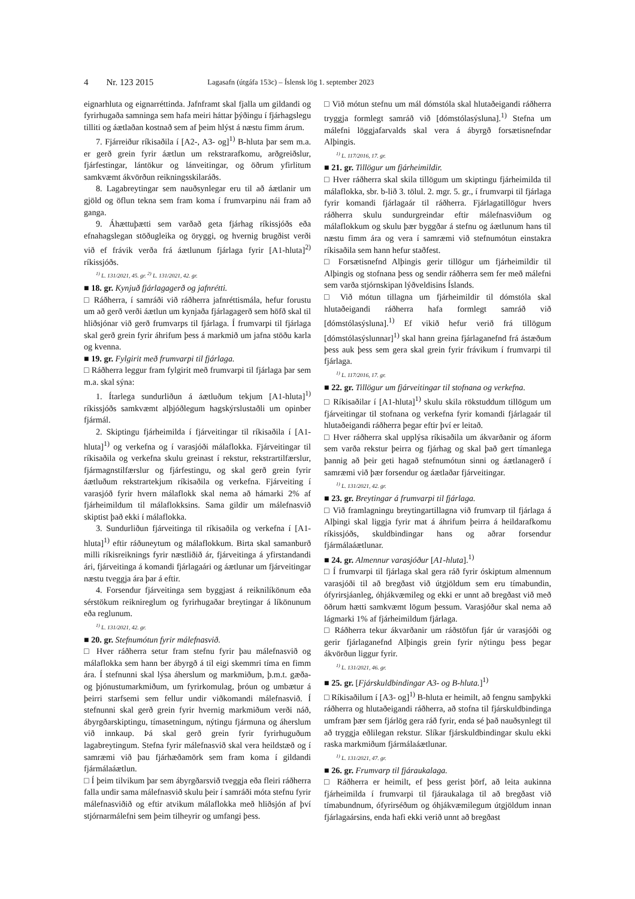4 Nr. 123 2015 Lagasafn (útgáfa 153c) – Íslensk lög 1. september 2023
eignarhluta og eignarréttinda. Jafnframt skal fjalla um gildandi og fyrirhugaða samninga sem hafa meiri háttar þýðingu í fjárhagslegu tilliti og áætlaðan kostnað sem af þeim hlýst á næstu fimm árum.
7. Fjárreiður ríkisaðila í [A2-, A3- og]<sup>1)</sup> B-hluta þar sem m.a. er gerð grein fyrir áætlun um rekstrarafkomu, arðgreiðslur, fjárfestingar, lántökur og lánveitingar, og öðrum yfirlitum samkvæmt ákvörðun reikningsskilaráðs.
8. Lagabreytingar sem nauðsynlegar eru til að áætlanir um gjöld og öflun tekna sem fram koma í frumvarpinu nái fram að ganga.
9. Áhættuþætti sem varðað geta fjárhag ríkissjóðs eða efnahagslegan stöðugleika og öryggi, og hvernig brugðist verði við ef frávik verða frá áætlunum fjárlaga fyrir [A1-hluta]<sup>2)</sup> ríkissjóðs.
<sup>1)</sup> L. 131/2021, 45. gr. <sup>2)</sup> L. 131/2021, 42. gr.
■ 18. gr. Kynjuð fjárlagagerð og jafnrétti.
□ Ráðherra, í samráði við ráðherra jafnréttismála, hefur forustu um að gerð verði áætlun um kynjaða fjárlagagerð sem höfð skal til hliðsjónar við gerð frumvarps til fjárlaga. Í frumvarpi til fjárlaga skal gerð grein fyrir áhrifum þess á markmið um jafna stöðu karla og kvenna.
■ 19. gr. Fylgirit með frumvarpi til fjárlaga.
□ Ráðherra leggur fram fylgirit með frumvarpi til fjárlaga þar sem m.a. skal sýna:
1. Ítarlega sundurliðun á áætluðum tekjum [A1-hluta]<sup>1)</sup> ríkissjóðs samkvæmt alþjóðlegum hagskýrslustaðli um opinber fjármál.
2. Skiptingu fjárheimilda í fjárveitingar til ríkisaðila í [A1-hluta]<sup>1)</sup> og verkefna og í varasjóði málaflokka. Fjárveitingar til ríkisaðila og verkefna skulu greinast í rekstur, rekstrartilfærslur, fjármagnstilfærslur og fjárfestingu, og skal gerð grein fyrir áætluðum rekstrartekjum ríkisaðila og verkefna. Fjárveiting í varasjóð fyrir hvern málaflokk skal nema að hámarki 2% af fjárheimildum til málaflokksins. Sama gildir um málefnasvið skiptist það ekki í málaflokka.
3. Sundurliðun fjárveitinga til ríkisaðila og verkefna í [A1-hluta]<sup>1)</sup> eftir ráðuneytum og málaflokkum. Birta skal samanburð milli ríkisreiknings fyrir næstliðið ár, fjárveitinga á yfirstandandi ári, fjárveitinga á komandi fjárlagaári og áætlunar um fjárveitingar næstu tveggja ára þar á eftir.
4. Forsendur fjárveitinga sem byggjast á reiknilíkönum eða sérstökum reiknireglum og fyrirhugaðar breytingar á líkönunum eða reglunum.
<sup>1)</sup> L. 131/2021, 42. gr.
■ 20. gr. Stefnumótun fyrir málefnasvið.
□ Hver ráðherra setur fram stefnu fyrir þau málefnasvið og málaflokka sem hann ber ábyrgð á til eigi skemmri tíma en fimm ára. Í stefnunni skal lýsa áherslum og markmiðum, þ.m.t. gæða- og þjónustumarkmiðum, um fyrirkomulag, þróun og umbætur á þeirri starfsemi sem fellur undir viðkomandi málefnasvið. Í stefnunni skal gerð grein fyrir hvernig markmiðum verði náð, ábyrgðarskiptingu, tímasetningum, nýtingu fjármuna og áherslum við innkaup. Þá skal gerð grein fyrir fyrirhuguðum lagabreytingum. Stefna fyrir málefnasvið skal vera heildstæð og í samræmi við þau fjárhæðamörk sem fram koma í gildandi fjármálaáætlun.
□ Í þeim tilvikum þar sem ábyrgðarsvið tveggja eða fleiri ráðherra falla undir sama málefnasvið skulu þeir í samráði móta stefnu fyrir málefnasviðið og eftir atvikum málaflokka með hliðsjón af því stjórnarmálefni sem þeim tilheyrir og umfangi þess.
□ Við mótun stefnu um mál dómstóla skal hlutaðeigandi ráðherra tryggja formlegt samráð við [dómstólasýsluna].<sup>1)</sup> Stefna um málefni löggjafarvalds skal vera á ábyrgð forsætisnefndar Alþingis.
<sup>1)</sup> L. 117/2016, 17. gr.
■ 21. gr. Tillögur um fjárheimildir.
□ Hver ráðherra skal skila tillögum um skiptingu fjárheimilda til málaflokka, sbr. b-lið 3. tölul. 2. mgr. 5. gr., í frumvarpi til fjárlaga fyrir komandi fjárlagaár til ráðherra. Fjárlagatillögur hvers ráðherra skulu sundurgreindar eftir málefnasviðum og málaflokkum og skulu þær byggðar á stefnu og áætlunum hans til næstu fimm ára og vera í samræmi við stefnumótun einstakra ríkisaðila sem hann hefur staðfest.
□ Forsætisnefnd Alþingis gerir tillögur um fjárheimildir til Alþingis og stofnana þess og sendir ráðherra sem fer með málefni sem varða stjórnskipan lýðveldisins Íslands.
□ Við mótun tillagna um fjárheimildir til dómstóla skal hlutaðeigandi ráðherra hafa formlegt samráð við [dómstólasýsluna].<sup>1)</sup> Ef vikið hefur verið frá tillögum [dómstólasýslunnar]<sup>1)</sup> skal hann greina fjárlaganefnd frá ástæðum þess auk þess sem gera skal grein fyrir frávikum í frumvarpi til fjárlaga.
<sup>1)</sup> L. 117/2016, 17. gr.
■ 22. gr. Tillögur um fjárveitingar til stofnana og verkefna.
□ Ríkisaðilar í [A1-hluta]<sup>1)</sup> skulu skila rökstuddum tillögum um fjárveitingar til stofnana og verkefna fyrir komandi fjárlagaár til hlutaðeigandi ráðherra þegar eftir því er leitað.
□ Hver ráðherra skal upplýsa ríkisaðila um ákvarðanir og áform sem varða rekstur þeirra og fjárhag og skal það gert tímanlega þannig að þeir geti hagað stefnumótun sinni og áætlanagerð í samræmi við þær forsendur og áætlaðar fjárveitingar.
<sup>1)</sup> L. 131/2021, 42. gr.
■ 23. gr. Breytingar á frumvarpi til fjárlaga.
□ Við framlagningu breytingartillagna við frumvarp til fjárlaga á Alþingi skal liggja fyrir mat á áhrifum þeirra á heildarafkomu ríkissjóðs, skuldbindingar hans og aðrar forsendur fjármálaáætlunar.
■ 24. gr. Almennur varasjóður [A1-hluta].<sup>1)</sup>
□ Í frumvarpi til fjárlaga skal gera ráð fyrir óskiptum almennum varasjóði til að bregðast við útgjöldum sem eru tímabundin, ófyrirsjáanleg, óhjákvæmileg og ekki er unnt að bregðast við með öðrum hætti samkvæmt lögum þessum. Varasjóður skal nema að lágmarki 1% af fjárheimildum fjárlaga.
□ Ráðherra tekur ákvarðanir um ráðstöfun fjár úr varasjóði og gerir fjárlaganefnd Alþingis grein fyrir nýtingu þess þegar ákvörðun liggur fyrir.
<sup>1)</sup> L. 131/2021, 46. gr.
■ 25. gr. [Fjárskuldbindingar A3- og B-hluta.]<sup>1)</sup>
□ Ríkisaðilum í [A3- og]<sup>1)</sup> B-hluta er heimilt, að fengnu samþykki ráðherra og hlutaðeigandi ráðherra, að stofna til fjárskuldbindinga umfram þær sem fjárlög gera ráð fyrir, enda sé það nauðsynlegt til að tryggja eðlilegan rekstur. Slíkar fjárskuldbindingar skulu ekki raska markmiðum fjármálaáætlunar.
<sup>1)</sup> L. 131/2021, 47. gr.
■ 26. gr. Frumvarp til fjáraukalaga.
□ Ráðherra er heimilt, ef þess gerist þörf, að leita aukinna fjárheimilda í frumvarpi til fjáraukalaga til að bregðast við tímabundnum, ófyrirséðum og óhjákvæmilegum útgjöldum innan fjárlagaársins, enda hafi ekki verið unnt að bregðast